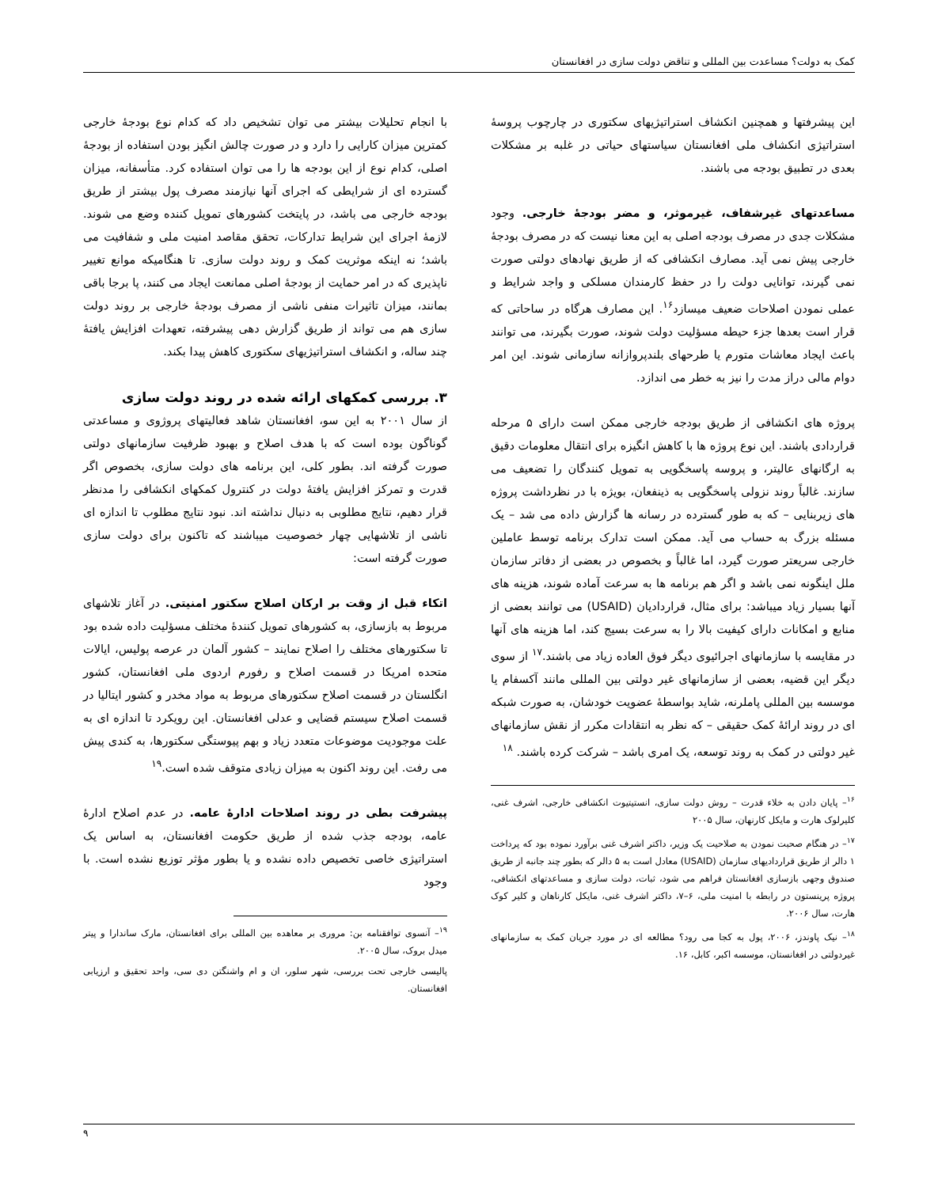کمک به دولت؟ مساعدت بین المللی و تناقض دولت سازی در افغانستان
این پیشرفتها و همچنین انکشاف استراتیژیهای سکتوری در چارچوب پروسۀ استراتیژی انکشاف ملی افغانستان سیاستهای حیاتی در غلبه بر مشکلات بعدی در تطبیق بودجه می باشند.
مساعدتهای غیرشفاف، غیرموثر، و مضر بودجۀ خارجی. وجود مشکلات جدی در مصرف بودجه اصلی به این معنا نیست که در مصرف بودجۀ خارجی پیش نمی آید. مصارف انکشافی که از طریق نهادهای دولتی صورت نمی گیرند، توانایی دولت را در حفظ کارمندان مسلکی و واجد شرایط و عملی نمودن اصلاحات ضعیف میسازد<sup>۱۶</sup>. این مصارف هرگاه در ساحاتی که قرار است بعدها جزء حیطه مسؤلیت دولت شوند، صورت بگیرند، می توانند باعث ایجاد معاشات متورم یا طرحهای بلندپروازانه سازمانی شوند. این امر دوام مالی دراز مدت را نیز به خطر می اندازد.
پروژه های انکشافی از طریق بودجه خارجی ممکن است دارای ۵ مرحله قراردادی باشند. این نوع پروژه ها با کاهش انگیزه برای انتقال معلومات دقیق به ارگانهای عالیتر، و پروسه پاسخگویی به تمویل کنندگان را تضعیف می سازند. غالباً روند نزولی پاسخگویی به ذینفعان، بویژه با در نظرداشت پروژه های زیربنایی – که به طور گسترده در رسانه ها گزارش داده می شد – یک مسئله بزرگ به حساب می آید. ممکن است تدارک برنامه توسط عاملین خارجی سریعتر صورت گیرد، اما غالباً و بخصوص در بعضی از دفاتر سازمان ملل اینگونه نمی باشد و اگر هم برنامه ها به سرعت آماده شوند، هزینه های آنها بسیار زیاد میباشد: برای مثال، قراردادیان (USAID) می توانند بعضی از منابع و امکانات دارای کیفیت بالا را به سرعت بسیج کند، اما هزینه های آنها در مقایسه با سازمانهای اجرائیوی دیگر فوق العاده زیاد می باشند.<sup>۱۷</sup> از سوی دیگر این قضیه، بعضی از سازمانهای غیر دولتی بین المللی مانند آکسفام یا موسسه بین المللی پاملرنه، شاید بواسطۀ عضویت خودشان، به صورت شبکه ای در روند ارائۀ کمک حقیقی – که نظر به انتقادات مکرر از نقش سازمانهای غیر دولتی در کمک به روند توسعه، یک امری باشد – شرکت کرده باشند. <sup>۱۸</sup>
<sup>۱۶</sup>– پایان دادن به خلاء قدرت – روش دولت سازی، انستیتیوت انکشافی خارجی، اشرف غنی، کلیرلوک هارت و مایکل کارنهان، سال ۲۰۰۵
<sup>۱۷</sup>– در هنگام صحبت نمودن به صلاحیت یک وزیر، داکتر اشرف غنی برآورد نموده بود که پرداخت ۱ دالر از طریق قراردادیهای سازمان (USAID) معادل است به ۵ دالر که بطور چند جانبه از طریق صندوق وجهی بازسازی افغانستان فراهم می شود، ثبات، دولت سازی و مساعدتهای انکشافی، پروژه پرینستون در رابطه با امنیت ملی، ۶–۷، داکتر اشرف غنی، مایکل کارناهان و کلیر کوک هارت، سال ۲۰۰۶.
<sup>۱۸</sup>– نیک پاوندز، ۲۰۰۶، پول به کجا می رود؟ مطالعه ای در مورد جریان کمک به سازمانهای غیردولتی در افغانستان، موسسه اکبر، کابل، ۱۶.
با انجام تحلیلات بیشتر می توان تشخیص داد که کدام نوع بودجۀ خارجی کمترین میزان کارایی را دارد و در صورت چالش انگیز بودن استفاده از بودجۀ اصلی، کدام نوع از این بودجه ها را می توان استفاده کرد. متأسفانه، میزان گسترده ای از شرایطی که اجرای آنها نیازمند مصرف پول بیشتر از طریق بودجه خارجی می باشد، در پایتخت کشورهای تمویل کننده وضع می شوند. لازمۀ اجرای این شرایط تدارکات، تحقق مقاصد امنیت ملی و شفافیت می باشد؛ نه اینکه موثریت کمک و روند دولت سازی. تا هنگامیکه موانع تغییر ناپذیری که در امر حمایت از بودجۀ اصلی ممانعت ایجاد می کنند، پا برجا باقی بمانند، میزان تاثیرات منفی ناشی از مصرف بودجۀ خارجی بر روند دولت سازی هم می تواند از طریق گزارش دهی پیشرفته، تعهدات افزایش یافتۀ چند ساله، و انکشاف استراتیژیهای سکتوری کاهش پیدا بکند.
۳. بررسی کمکهای ارائه شده در روند دولت سازی
از سال ۲۰۰۱ به این سو، افغانستان شاهد فعالیتهای پروژوی و مساعدتی گوناگون بوده است که با هدف اصلاح و بهبود ظرفیت سازمانهای دولتی صورت گرفته اند. بطور کلی، این برنامه های دولت سازی، بخصوص اگر قدرت و تمرکز افزایش یافتۀ دولت در کنترول کمکهای انکشافی را مدنظر قرار دهیم، نتایج مطلوبی به دنبال نداشته اند. نبود نتایج مطلوب تا اندازه ای ناشی از تلاشهایی چهار خصوصیت میباشند که تاکنون برای دولت سازی صورت گرفته است:
اتکاء قبل از وقت بر ارکان اصلاح سکتور امنیتی. در آغاز تلاشهای مربوط به بازسازی، به کشورهای تمویل کنندۀ مختلف مسؤلیت داده شده بود تا سکتورهای مختلف را اصلاح نمایند – کشور آلمان در عرصه پولیس، ایالات متحده امریکا در قسمت اصلاح و رفورم اردوی ملی افغانستان، کشور انگلستان در قسمت اصلاح سکتورهای مربوط به مواد مخدر و کشور ایتالیا در قسمت اصلاح سیستم قضایی و عدلی افغانستان. این رویکرد تا اندازه ای به علت موجودیت موضوعات متعدد زیاد و بهم پیوستگی سکتورها، به کندی پیش می رفت. این روند اکنون به میزان زیادی متوقف شده است.<sup>۱۹</sup>
پیشرفت بطی در روند اصلاحات ادارۀ عامه. در عدم اصلاح ادارۀ عامه، بودجه جذب شده از طریق حکومت افغانستان، به اساس یک استراتیژی خاصی تخصیص داده نشده و یا بطور مؤثر توزیع نشده است. با وجود
<sup>۱۹</sup>– آنسوی توافقنامه بن: مروری بر معاهده بین المللی برای افغانستان، مارک ساندارا و پیتر میدل بروک، سال ۲۰۰۵.
پالیسی خارجی تحت بررسی، شهر سلور، ان و ام واشنگتن دی سی، واحد تحقیق و ارزیابی افغانستان.
۹